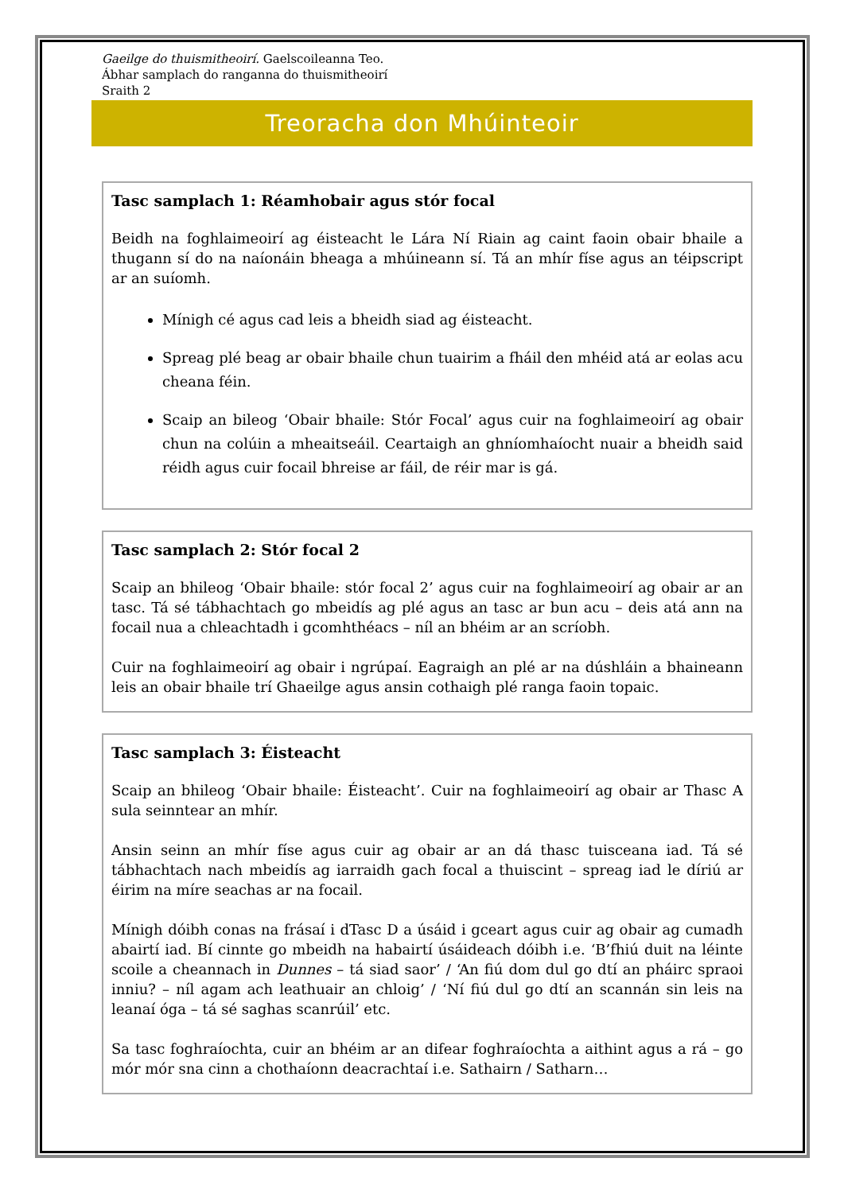Gaeilge do thuismitheoirí. Gaelscoileanna Teo.
Ábhar samplach do ranganna do thuismitheoirí
Sraith 2
Treoracha don Mhúinteoir
Tasc samplach 1: Réamhobair agus stór focal
Beidh na foghlaimeoirí ag éisteacht le Lára Ní Riain ag caint faoin obair bhaile a thugann sí do na naíonáin bheaga a mhúineann sí. Tá an mhír físe agus an téipscript ar an suíomh.
Mínigh cé agus cad leis a bheidh siad ag éisteacht.
Spreag plé beag ar obair bhaile chun tuairim a fháil den mhéid atá ar eolas acu cheana féin.
Scaip an bileog ‘Obair bhaile: Stór Focal’ agus cuir na foghlaimeoirí ag obair chun na colúin a mheaitseáil. Ceartaigh an ghníomhaíocht nuair a bheidh said réidh agus cuir focail bhreise ar fáil, de réir mar is gá.
Tasc samplach 2: Stór focal 2
Scaip an bhileog ‘Obair bhaile: stór focal 2’ agus cuir na foghlaimeoirí ag obair ar an tasc. Tá sé tábhachtach go mbeidís ag plé agus an tasc ar bun acu – deis atá ann na focail nua a chleachtadh i gcomhthéacs – níl an bhéim ar an scríobh.
Cuir na foghlaimeoirí ag obair i ngrúpaí. Eagraigh an plé ar na dúshláin a bhaineann leis an obair bhaile trí Ghaeilge agus ansin cothaigh plé ranga faoin topaic.
Tasc samplach 3: Éisteacht
Scaip an bhileog ‘Obair bhaile: Éisteacht’. Cuir na foghlaimeoirí ag obair ar Thasc A sula seinntear an mhír.
Ansin seinn an mhír físe agus cuir ag obair ar an dá thasc tuisceana iad. Tá sé tábhachtach nach mbeidís ag iarraidh gach focal a thuiscint – spreag iad le díriú ar éirim na míre seachas ar na focail.
Mínigh dóibh conas na frásaí i dTasc D a úsáid i gceart agus cuir ag obair ag cumadh abairtí iad. Bí cinnte go mbeidh na habairtí úsáideach dóibh i.e. ‘B’fhiú duit na léinte scoile a cheannach in Dunnes – tá siad saor’ / ‘An fiú dom dul go dtí an pháirc spraoi inniu? – níl agam ach leathuair an chloig’ / ‘Ní fiú dul go dtí an scannán sin leis na leanaí óga – tá sé saghas scanrúil’ etc.
Sa tasc foghraíochta, cuir an bhéim ar an difear foghraíochta a aithint agus a rá – go mór mór sna cinn a chothaíonn deacrachtaí i.e. Sathairn / Satharn…